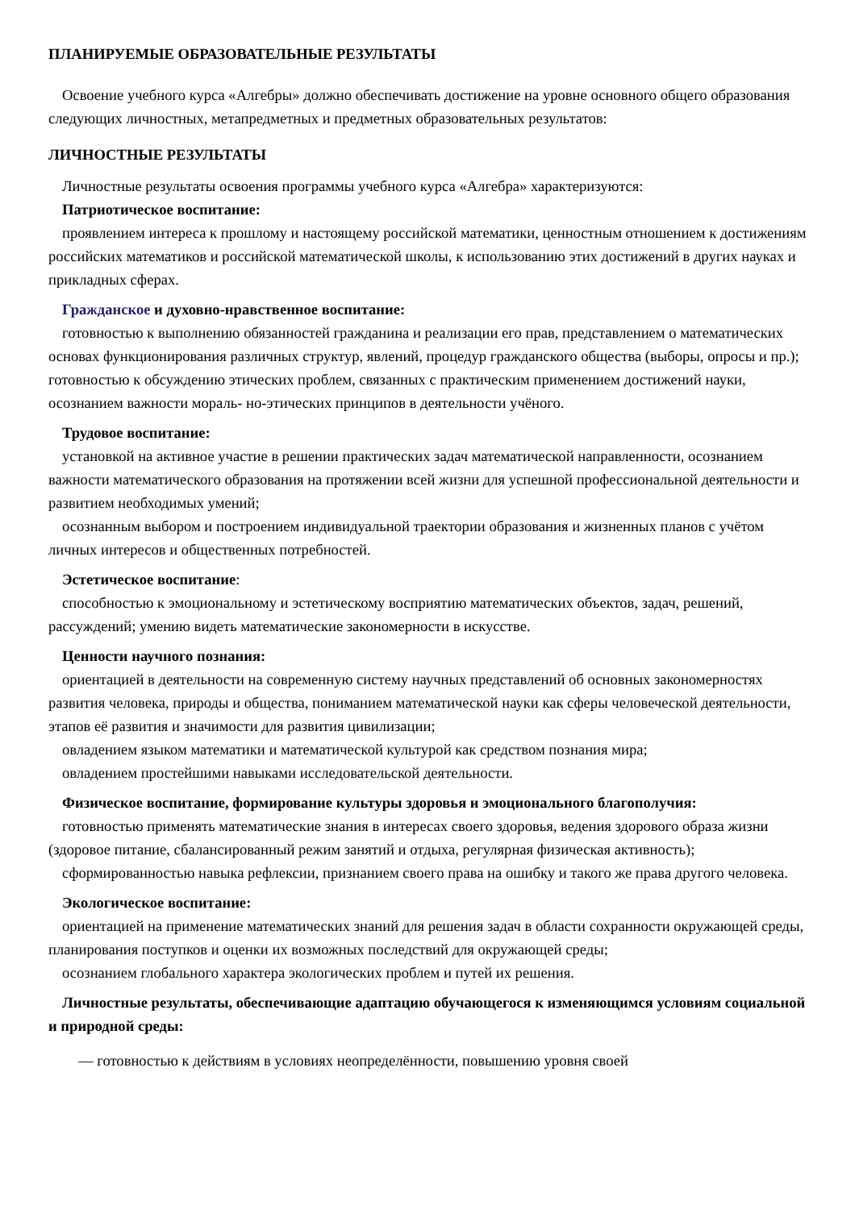ПЛАНИРУЕМЫЕ ОБРАЗОВАТЕЛЬНЫЕ РЕЗУЛЬТАТЫ
Освоение учебного курса «Алгебры» должно обеспечивать достижение на уровне основного общего образования следующих личностных, метапредметных и предметных образовательных результатов:
ЛИЧНОСТНЫЕ РЕЗУЛЬТАТЫ
Личностные результаты освоения программы учебного курса «Алгебра» характеризуются:
Патриотическое воспитание:
проявлением интереса к прошлому и настоящему российской математики, ценностным отношением к достижениям российских математиков и российской математической школы, к использованию этих достижений в других науках и прикладных сферах.
Гражданское и духовно-нравственное воспитание:
готовностью к выполнению обязанностей гражданина и реализации его прав, представлением о математических основах функционирования различных структур, явлений, процедур гражданского общества (выборы, опросы и пр.); готовностью к обсуждению этических проблем, связанных с практическим применением достижений науки, осознанием важности мораль- но-этических принципов в деятельности учёного.
Трудовое воспитание:
установкой на активное участие в решении практических задач математической направленности, осознанием важности математического образования на протяжении всей жизни для успешной профессиональной деятельности и развитием необходимых умений;
осознанным выбором и построением индивидуальной траектории образования и жизненных планов с учётом личных интересов и общественных потребностей.
Эстетическое воспитание:
способностью к эмоциональному и эстетическому восприятию математических объектов, задач, решений, рассуждений; умению видеть математические закономерности в искусстве.
Ценности научного познания:
ориентацией в деятельности на современную систему научных представлений об основных закономерностях развития человека, природы и общества, пониманием математической науки как сферы человеческой деятельности, этапов её развития и значимости для развития цивилизации;
овладением языком математики и математической культурой как средством познания мира;
овладением простейшими навыками исследовательской деятельности.
Физическое воспитание, формирование культуры здоровья и эмоционального благополучия:
готовностью применять математические знания в интересах своего здоровья, ведения здорового образа жизни (здоровое питание, сбалансированный режим занятий и отдыха, регулярная физическая активность);
сформированностью навыка рефлексии, признанием своего права на ошибку и такого же права другого человека.
Экологическое воспитание:
ориентацией на применение математических знаний для решения задач в области сохранности окружающей среды, планирования поступков и оценки их возможных последствий для окружающей среды;
осознанием глобального характера экологических проблем и путей их решения.
Личностные результаты, обеспечивающие адаптацию обучающегося к изменяющимся условиям социальной и природной среды:
— готовностью к действиям в условиях неопределённости, повышению уровня своей